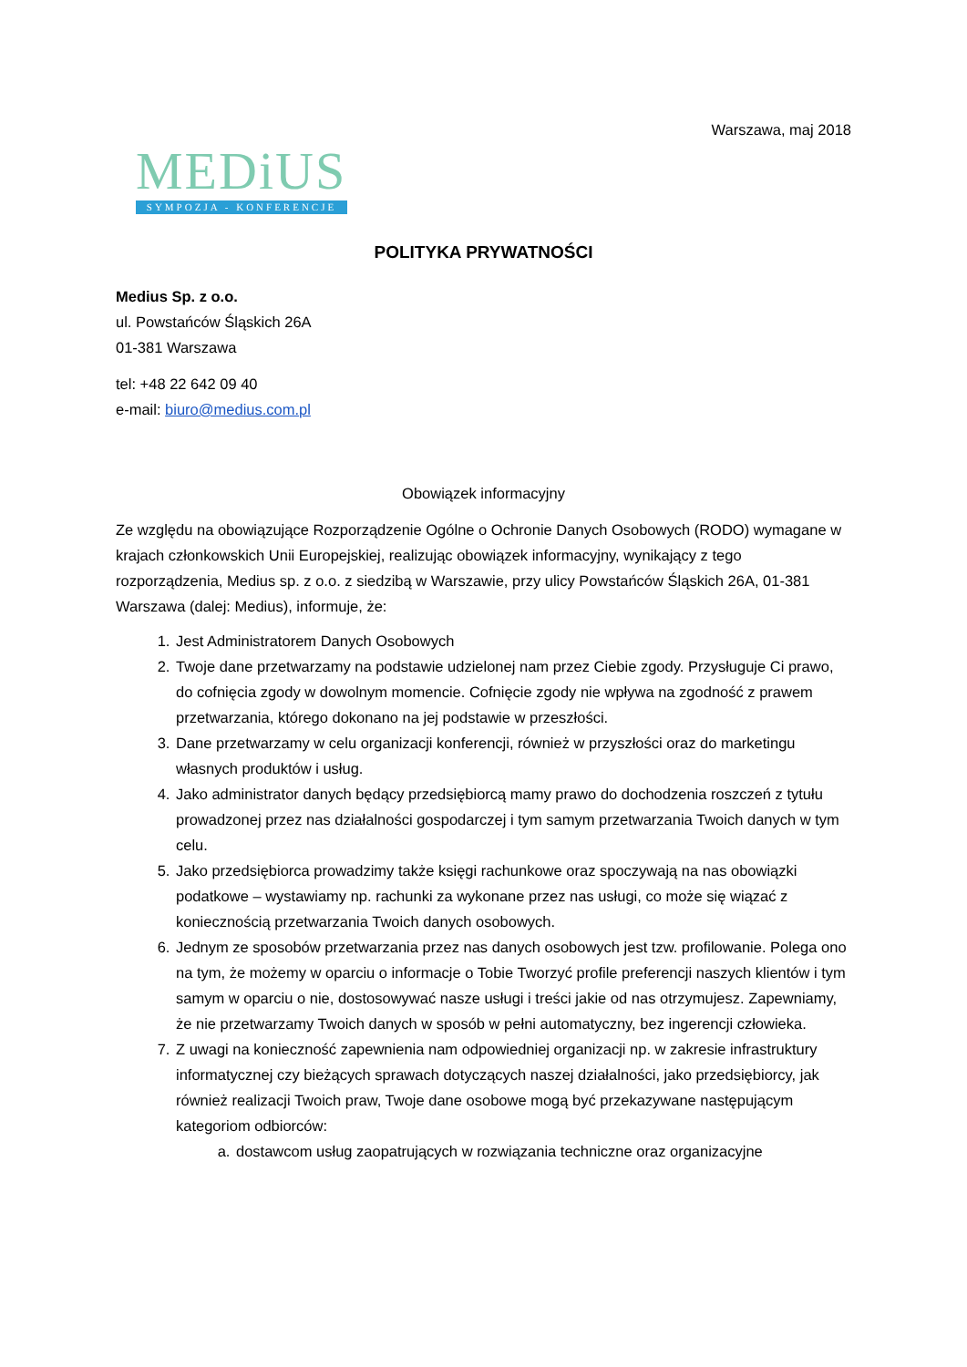Warszawa, maj 2018
MEDiUS
SYMPOZJA - KONFERENCJE
POLITYKA PRYWATNOŚCI
Medius Sp. z o.o.
ul. Powstańców Śląskich 26A
01-381 Warszawa
tel: +48 22 642 09 40
e-mail: biuro@medius.com.pl
Obowiązek informacyjny
Ze względu na obowiązujące Rozporządzenie Ogólne o Ochronie Danych Osobowych (RODO) wymagane w krajach członkowskich Unii Europejskiej, realizując obowiązek informacyjny, wynikający z tego rozporządzenia, Medius sp. z o.o. z siedzibą w Warszawie, przy ulicy Powstańców Śląskich 26A, 01-381 Warszawa (dalej: Medius), informuje, że:
1. Jest Administratorem Danych Osobowych
2. Twoje dane przetwarzamy na podstawie udzielonej nam przez Ciebie zgody. Przysługuje Ci prawo, do cofnięcia zgody w dowolnym momencie. Cofnięcie zgody nie wpływa na zgodność z prawem przetwarzania, którego dokonano na jej podstawie w przeszłości.
3. Dane przetwarzamy w celu organizacji konferencji, również w przyszłości oraz do marketingu własnych produktów i usług.
4. Jako administrator danych będący przedsiębiorcą mamy prawo do dochodzenia roszczeń z tytułu prowadzonej przez nas działalności gospodarczej i tym samym przetwarzania Twoich danych w tym celu.
5. Jako przedsiębiorca prowadzimy także księgi rachunkowe oraz spoczywają na nas obowiązki podatkowe – wystawiamy np. rachunki za wykonane przez nas usługi, co może się wiązać z koniecznością przetwarzania Twoich danych osobowych.
6. Jednym ze sposobów przetwarzania przez nas danych osobowych jest tzw. profilowanie. Polega ono na tym, że możemy w oparciu o informacje o Tobie Tworzyć profile preferencji naszych klientów i tym samym w oparciu o nie, dostosowywać nasze usługi i treści jakie od nas otrzymujesz. Zapewniamy, że nie przetwarzamy Twoich danych w sposób w pełni automatyczny, bez ingerencji człowieka.
7. Z uwagi na konieczność zapewnienia nam odpowiedniej organizacji np. w zakresie infrastruktury informatycznej czy bieżących sprawach dotyczących naszej działalności, jako przedsiębiorcy, jak również realizacji Twoich praw, Twoje dane osobowe mogą być przekazywane następującym kategoriom odbiorców:
a. dostawcom usług zaopatrujących w rozwiązania techniczne oraz organizacyjne